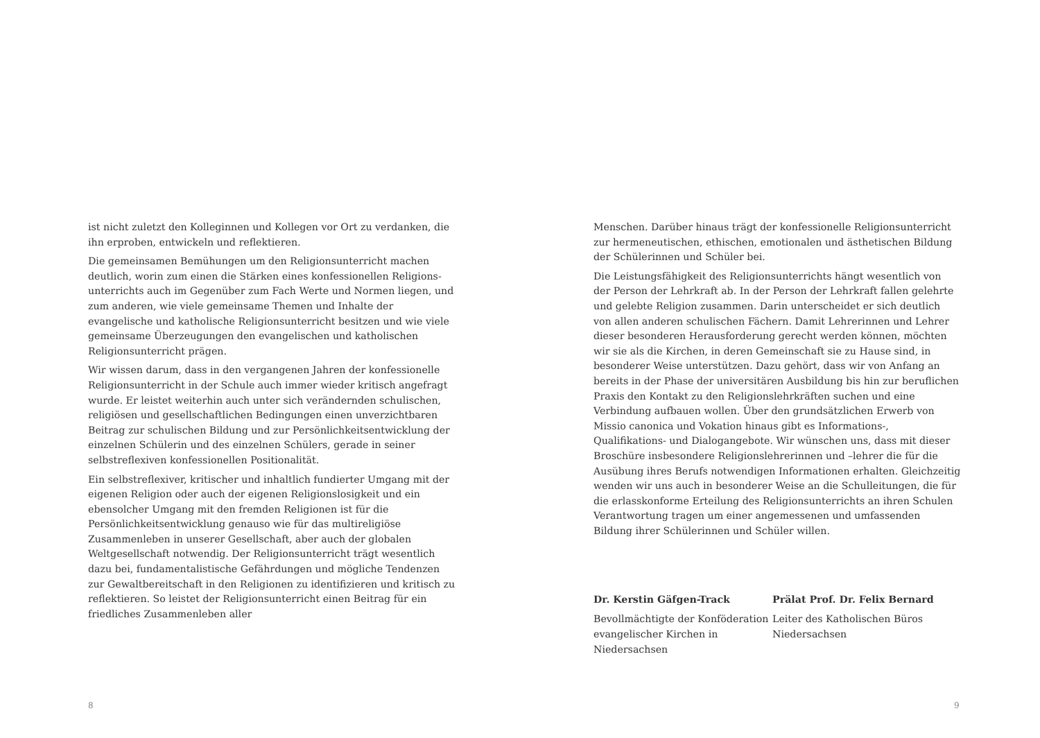ist nicht zuletzt den Kolleginnen und Kollegen vor Ort zu verdanken, die ihn erproben, entwickeln und reflektieren.
Die gemeinsamen Bemühungen um den Religionsunterricht machen deutlich, worin zum einen die Stärken eines konfessionellen Religions­unterrichts auch im Gegenüber zum Fach Werte und Normen liegen, und zum anderen, wie viele gemeinsame Themen und Inhalte der evangelische und katholische Religionsunterricht besitzen und wie viele gemeinsame Überzeugungen den evangelischen und katholischen Religionsunterricht prägen.
Wir wissen darum, dass in den vergangenen Jahren der konfessionelle Religionsunterricht in der Schule auch immer wieder kritisch angefragt wurde. Er leistet weiterhin auch unter sich verändernden schulischen, religiösen und gesellschaftlichen Bedingungen einen unverzichtbaren Beitrag zur schulischen Bildung und zur Persönlichkeitsentwicklung der einzelnen Schülerin und des einzelnen Schülers, gerade in seiner selbstreflexiven konfessionellen Positionalität.
Ein selbstreflexiver, kritischer und inhaltlich fundierter Umgang mit der eigenen Religion oder auch der eigenen Religionslosigkeit und ein ebensolcher Umgang mit den fremden Religionen ist für die Persönlichkeitsentwicklung genauso wie für das multireligiöse Zusammenleben in unserer Gesellschaft, aber auch der globalen Weltgesellschaft notwendig. Der Religionsunterricht trägt wesentlich dazu bei, fundamentalistische Gefährdungen und mögliche Tendenzen zur Gewaltbereitschaft in den Religionen zu identifizieren und kritisch zu reflektieren. So leistet der Religionsunterricht einen Beitrag für ein friedliches Zusammenleben aller
8
Menschen. Darüber hinaus trägt der konfessionelle Religionsunterricht zur hermeneutischen, ethischen, emotionalen und ästhetischen Bildung der Schülerinnen und Schüler bei.
Die Leistungsfähigkeit des Religionsunterrichts hängt wesentlich von der Person der Lehrkraft ab. In der Person der Lehrkraft fallen gelehrte und gelebte Religion zusammen. Darin unterscheidet er sich deutlich von allen anderen schulischen Fächern. Damit Lehrerinnen und Lehrer dieser besonderen Herausforderung gerecht werden können, möchten wir sie als die Kirchen, in deren Gemeinschaft sie zu Hause sind, in besonderer Weise unterstützen. Dazu gehört, dass wir von Anfang an bereits in der Phase der universitären Ausbildung bis hin zur beruflichen Praxis den Kontakt zu den Religionslehrkräften suchen und eine Verbindung aufbauen wollen. Über den grundsätzlichen Erwerb von Missio canonica und Vokation hinaus gibt es Informations-, Qualifikations- und Dialogangebote. Wir wünschen uns, dass mit dieser Broschüre insbesondere Religionslehrerinnen und –lehrer die für die Ausübung ihres Berufs notwendigen Informationen erhalten. Gleichzeitig wenden wir uns auch in besonderer Weise an die Schulleitungen, die für die erlasskonforme Erteilung des Religionsunterrichts an ihren Schulen Verantwortung tragen um einer angemessenen und umfassenden Bildung ihrer Schülerinnen und Schüler willen.
Dr. Kerstin Gäfgen-Track
Bevollmächtigte der Konföderation evangelischer Kirchen in Niedersachsen
Prälat Prof. Dr. Felix Bernard
Leiter des Katholischen Büros Niedersachsen
9